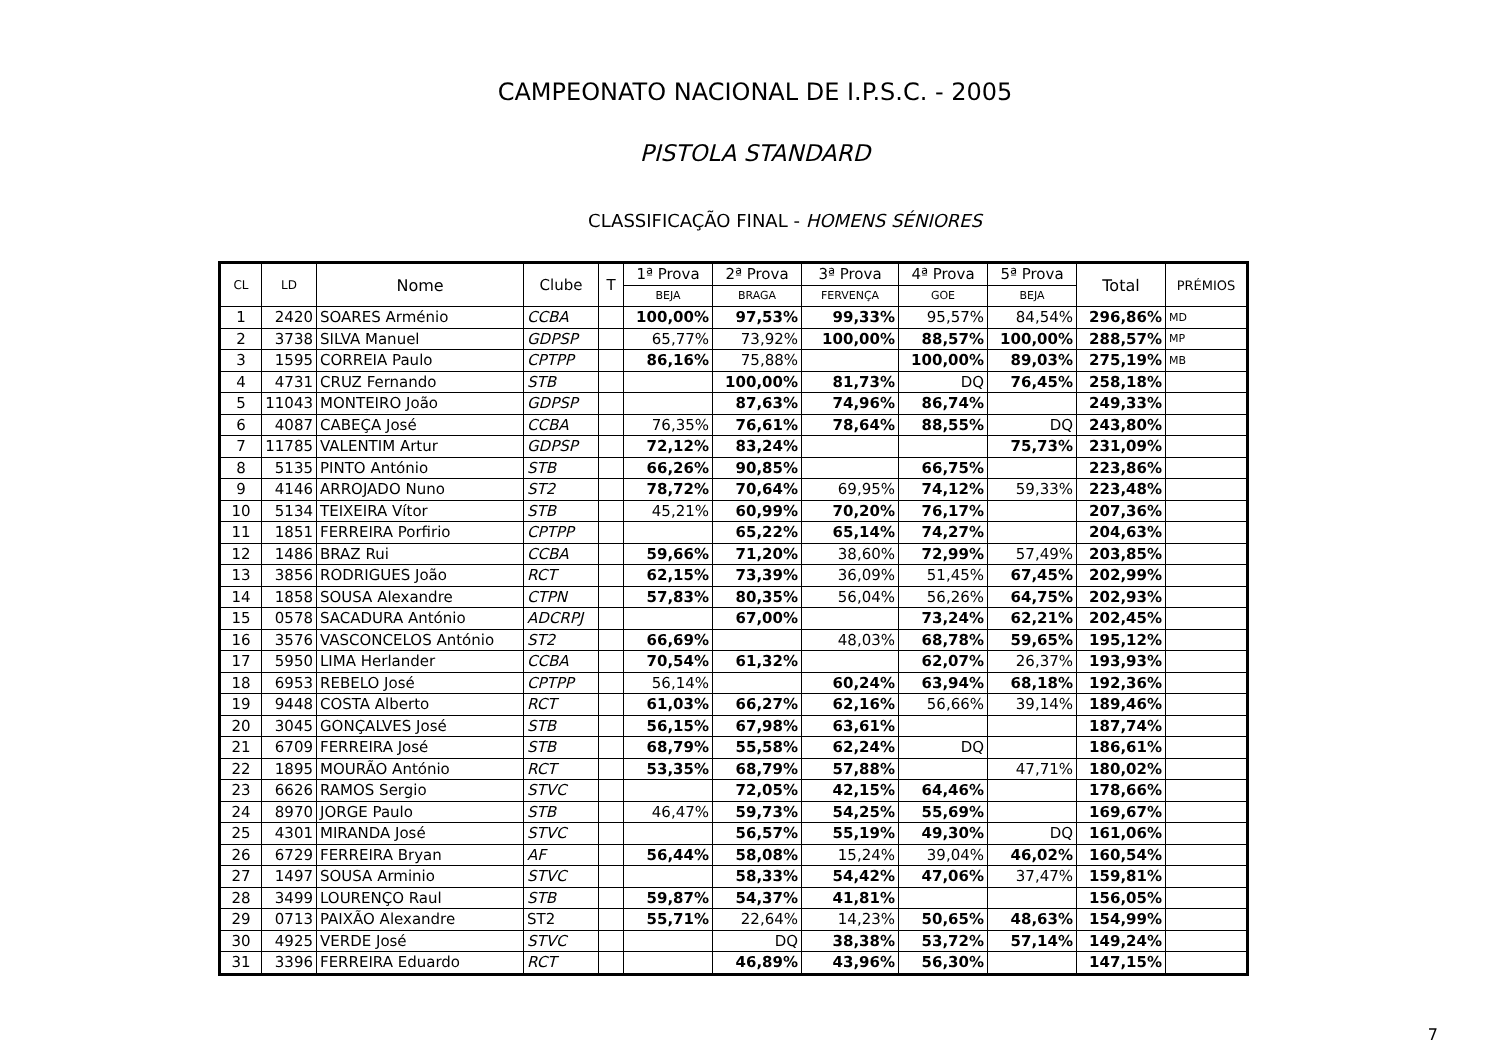CAMPEONATO NACIONAL DE I.P.S.C. - 2005
PISTOLA STANDARD
CLASSIFICAÇÃO FINAL - HOMENS SÉNIORES
| CL | LD | Nome | Clube | T | 1ª Prova | 2ª Prova | 3ª Prova | 4ª Prova | 5ª Prova | Total | PRÉMIOS |
| --- | --- | --- | --- | --- | --- | --- | --- | --- | --- | --- | --- |
| | | | | | BEJA | BRAGA | FERVENÇA | GOE | BEJA | | |
| 1 | 2420 | SOARES Arménio | CCBA | | 100,00% | 97,53% | 99,33% | 95,57% | 84,54% | 296,86% | MD |
| 2 | 3738 | SILVA Manuel | GDPSP | | 65,77% | 73,92% | 100,00% | 88,57% | 100,00% | 288,57% | MP |
| 3 | 1595 | CORREIA Paulo | CPTPP | | 86,16% | 75,88% | | 100,00% | 89,03% | 275,19% | MB |
| 4 | 4731 | CRUZ Fernando | STB | | | 100,00% | 81,73% | DQ | 76,45% | 258,18% | |
| 5 | 11043 | MONTEIRO João | GDPSP | | | 87,63% | 74,96% | 86,74% | | 249,33% | |
| 6 | 4087 | CABEÇA José | CCBA | | 76,35% | 76,61% | 78,64% | 88,55% | DQ | 243,80% | |
| 7 | 11785 | VALENTIM Artur | GDPSP | | 72,12% | 83,24% | | | 75,73% | 231,09% | |
| 8 | 5135 | PINTO António | STB | | 66,26% | 90,85% | | 66,75% | | 223,86% | |
| 9 | 4146 | ARROJADO Nuno | ST2 | | 78,72% | 70,64% | 69,95% | 74,12% | 59,33% | 223,48% | |
| 10 | 5134 | TEIXEIRA Vítor | STB | | 45,21% | 60,99% | 70,20% | 76,17% | | 207,36% | |
| 11 | 1851 | FERREIRA Porfirio | CPTPP | | | 65,22% | 65,14% | 74,27% | | 204,63% | |
| 12 | 1486 | BRAZ Rui | CCBA | | 59,66% | 71,20% | 38,60% | 72,99% | 57,49% | 203,85% | |
| 13 | 3856 | RODRIGUES João | RCT | | 62,15% | 73,39% | 36,09% | 51,45% | 67,45% | 202,99% | |
| 14 | 1858 | SOUSA Alexandre | CTPN | | 57,83% | 80,35% | 56,04% | 56,26% | 64,75% | 202,93% | |
| 15 | 0578 | SACADURA António | ADCRPJ | | | 67,00% | | 73,24% | 62,21% | 202,45% | |
| 16 | 3576 | VASCONCELOS António | ST2 | | 66,69% | | 48,03% | 68,78% | 59,65% | 195,12% | |
| 17 | 5950 | LIMA Herlander | CCBA | | 70,54% | 61,32% | | 62,07% | 26,37% | 193,93% | |
| 18 | 6953 | REBELO José | CPTPP | | 56,14% | | 60,24% | 63,94% | 68,18% | 192,36% | |
| 19 | 9448 | COSTA Alberto | RCT | | 61,03% | 66,27% | 62,16% | 56,66% | 39,14% | 189,46% | |
| 20 | 3045 | GONÇALVES José | STB | | 56,15% | 67,98% | 63,61% | | | 187,74% | |
| 21 | 6709 | FERREIRA José | STB | | 68,79% | 55,58% | 62,24% | DQ | | 186,61% | |
| 22 | 1895 | MOURÃO António | RCT | | 53,35% | 68,79% | 57,88% | | 47,71% | 180,02% | |
| 23 | 6626 | RAMOS Sergio | STVC | | | 72,05% | 42,15% | 64,46% | | 178,66% | |
| 24 | 8970 | JORGE Paulo | STB | | 46,47% | 59,73% | 54,25% | 55,69% | | 169,67% | |
| 25 | 4301 | MIRANDA José | STVC | | | 56,57% | 55,19% | 49,30% | DQ | 161,06% | |
| 26 | 6729 | FERREIRA Bryan | AF | | 56,44% | 58,08% | 15,24% | 39,04% | 46,02% | 160,54% | |
| 27 | 1497 | SOUSA Arminio | STVC | | | 58,33% | 54,42% | 47,06% | 37,47% | 159,81% | |
| 28 | 3499 | LOURENÇO Raul | STB | | 59,87% | 54,37% | 41,81% | | | 156,05% | |
| 29 | 0713 | PAIXÃO Alexandre | ST2 | | 55,71% | 22,64% | 14,23% | 50,65% | 48,63% | 154,99% | |
| 30 | 4925 | VERDE José | STVC | | | DQ | 38,38% | 53,72% | 57,14% | 149,24% | |
| 31 | 3396 | FERREIRA Eduardo | RCT | | | 46,89% | 43,96% | 56,30% | | 147,15% | |
7